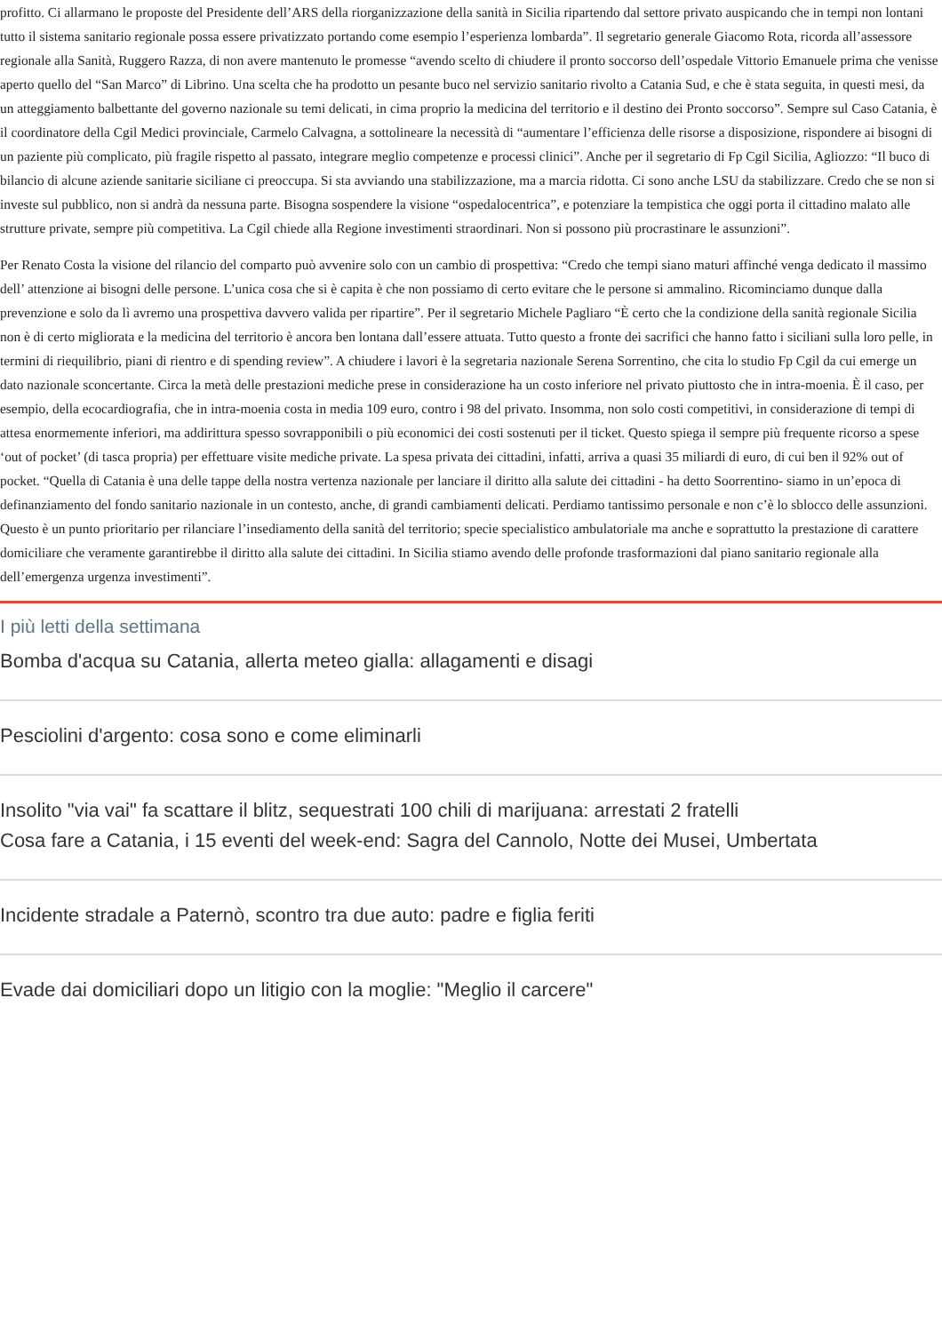profitto. Ci allarmano le proposte del Presidente dell’ARS della riorganizzazione della sanità in Sicilia ripartendo dal settore privato auspicando che in tempi non lontani tutto il sistema sanitario regionale possa essere privatizzato portando come esempio l’esperienza lombarda”. Il segretario generale Giacomo Rota, ricorda all’assessore regionale alla Sanità, Ruggero Razza, di non avere mantenuto le promesse “avendo scelto di chiudere il pronto soccorso dell’ospedale Vittorio Emanuele prima che venisse aperto quello del “San Marco” di Librino. Una scelta che ha prodotto un pesante buco nel servizio sanitario rivolto a Catania Sud, e che è stata seguita, in questi mesi, da un atteggiamento balbettante del governo nazionale su temi delicati, in cima proprio la medicina del territorio e il destino dei Pronto soccorso”. Sempre sul Caso Catania, è il coordinatore della Cgil Medici provinciale, Carmelo Calvagna, a sottolineare la necessità di “aumentare l’efficienza delle risorse a disposizione, rispondere ai bisogni di un paziente più complicato, più fragile rispetto al passato, integrare meglio competenze e processi clinici”. Anche per il segretario di Fp Cgil Sicilia, Agliozzo: “Il buco di bilancio di alcune aziende sanitarie siciliane ci preoccupa. Si sta avviando una stabilizzazione, ma a marcia ridotta. Ci sono anche LSU da stabilizzare. Credo che se non si investe sul pubblico, non si andrà da nessuna parte. Bisogna sospendere la visione “ospedalocentrica”, e potenziare la tempistica che oggi porta il cittadino malato alle strutture private, sempre più competitiva. La Cgil chiede alla Regione investimenti straordinari. Non si possono più procrastinare le assunzioni”.
Per Renato Costa la visione del rilancio del comparto può avvenire solo con un cambio di prospettiva: “Credo che tempi siano maturi affinché venga dedicato il massimo dell’ attenzione ai bisogni delle persone. L’unica cosa che si è capita è che non possiamo di certo evitare che le persone si ammalino. Ricominciamo dunque dalla prevenzione e solo da lì avremo una prospettiva davvero valida per ripartire”. Per il segretario Michele Pagliaro “È certo che la condizione della sanità regionale Sicilia non è di certo migliorata e la medicina del territorio è ancora ben lontana dall’essere attuata. Tutto questo a fronte dei sacrifici che hanno fatto i siciliani sulla loro pelle, in termini di riequilibrio, piani di rientro e di spending review”. A chiudere i lavori è la segretaria nazionale Serena Sorrentino, che cita lo studio Fp Cgil da cui emerge un dato nazionale sconcertante. Circa la metà delle prestazioni mediche prese in considerazione ha un costo inferiore nel privato piuttosto che in intra-moenia. È il caso, per esempio, della ecocardiografia, che in intra-moenia costa in media 109 euro, contro i 98 del privato. Insomma, non solo costi competitivi, in considerazione di tempi di attesa enormemente inferiori, ma addirittura spesso sovrapponibili o più economici dei costi sostenuti per il ticket. Questo spiega il sempre più frequente ricorso a spese ‘out of pocket’ (di tasca propria) per effettuare visite mediche private. La spesa privata dei cittadini, infatti, arriva a quasi 35 miliardi di euro, di cui ben il 92% out of pocket. “Quella di Catania è una delle tappe della nostra vertenza nazionale per lanciare il diritto alla salute dei cittadini - ha detto Soorrentino- siamo in un’epoca di definanziamento del fondo sanitario nazionale in un contesto, anche, di grandi cambiamenti delicati. Perdiamo tantissimo personale e non c’è lo sblocco delle assunzioni. Questo è un punto prioritario per rilanciare l’insediamento della sanità del territorio; specie specialistico ambulatoriale ma anche e soprattutto la prestazione di carattere domiciliare che veramente garantirebbe il diritto alla salute dei cittadini. In Sicilia stiamo avendo delle profonde trasformazioni dal piano sanitario regionale alla dell’emergenza urgenza investimenti”.
I più letti della settimana
Bomba d'acqua su Catania, allerta meteo gialla: allagamenti e disagi
Pesciolini d'argento: cosa sono e come eliminarli
Insolito "via vai" fa scattare il blitz, sequestrati 100 chili di marijuana: arrestati 2 fratelli
Cosa fare a Catania, i 15 eventi del week-end: Sagra del Cannolo, Notte dei Musei, Umbertata
Incidente stradale a Paternò, scontro tra due auto: padre e figlia feriti
Evade dai domiciliari dopo un litigio con la moglie: "Meglio il carcere"